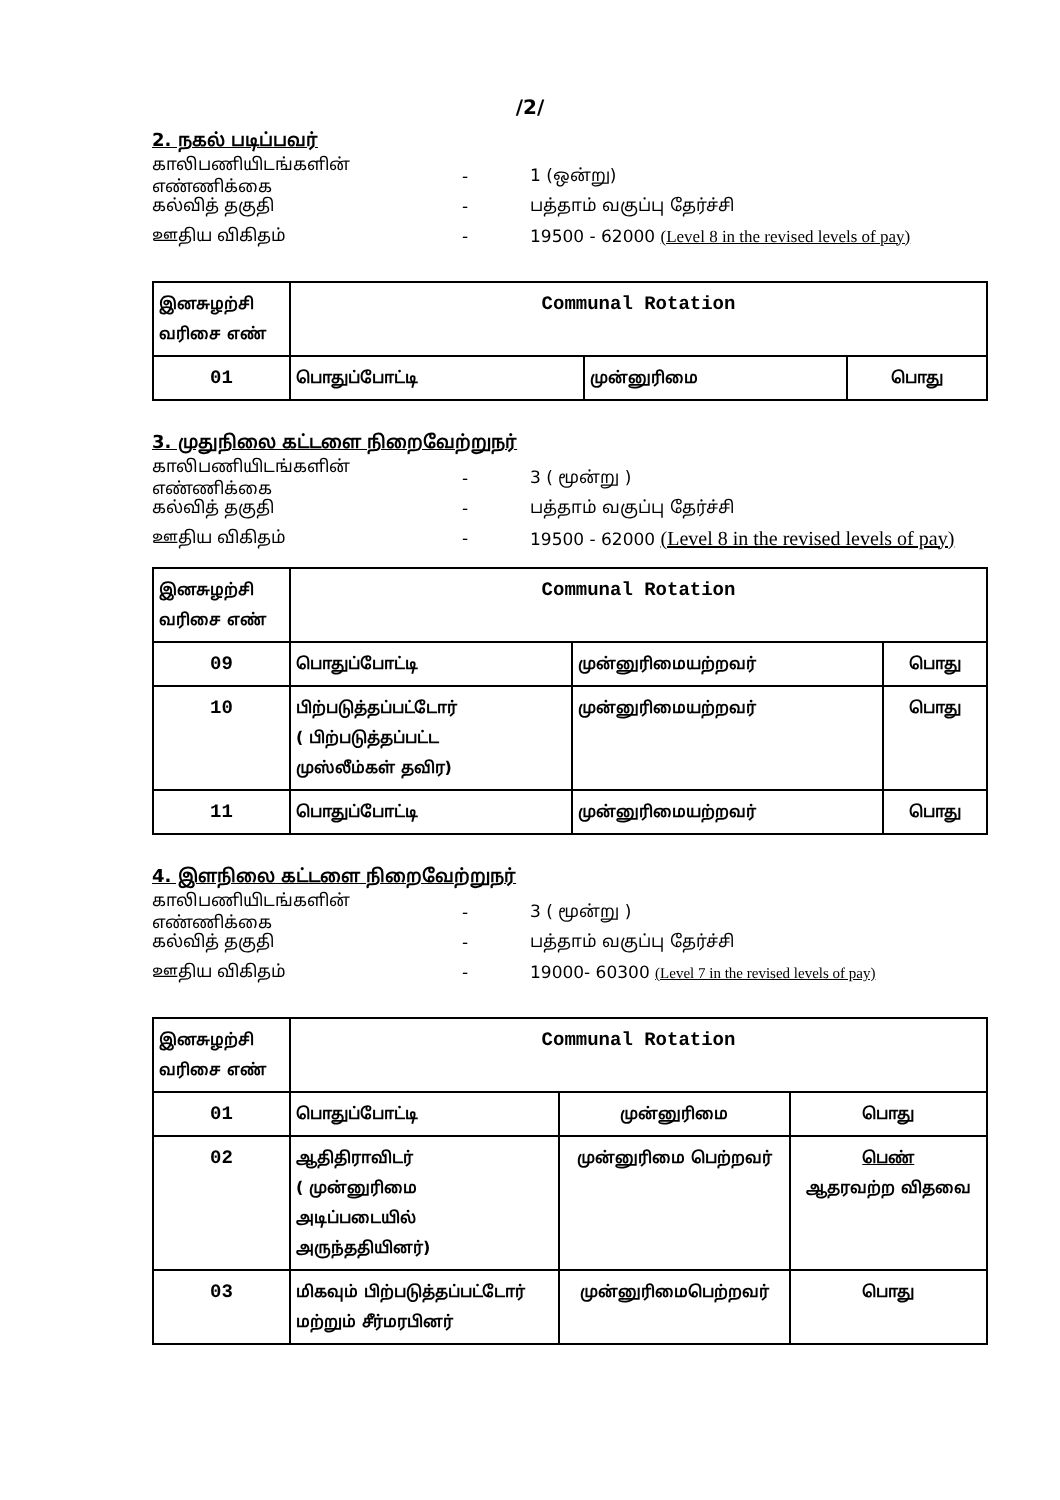/2/
2. நகல் படிப்பவர்
காலிபணியிடங்களின் எண்ணிக்கை - 1 (ஒன்று)
கல்வித் தகுதி - பத்தாம் வகுப்பு தேர்ச்சி
ஊதிய விகிதம் - 19500 - 62000 (Level 8 in the revised levels of pay)
| இனசுழற்சி வரிசை எண் | Communal Rotation | | |
| 01 | பொதுப்போட்டி | முன்னுரிமை | பொது |
3. முதுநிலை கட்டளை நிறைவேற்றுநர்
காலிபணியிடங்களின் எண்ணிக்கை - 3 ( மூன்று )
கல்வித் தகுதி - பத்தாம் வகுப்பு தேர்ச்சி
ஊதிய விகிதம் - 19500 - 62000 (Level 8 in the revised levels of pay)
| இனசுழற்சி வரிசை எண் | Communal Rotation | | |
| 09 | பொதுப்போட்டி | முன்னுரிமையற்றவர் | பொது |
| 10 | பிற்படுத்தப்பட்டோர் ( பிற்படுத்தப்பட்ட முஸ்லீம்கள் தவிர) | முன்னுரிமையற்றவர் | பொது |
| 11 | பொதுப்போட்டி | முன்னுரிமையற்றவர் | பொது |
4. இளநிலை கட்டளை நிறைவேற்றுநர்
காலிபணியிடங்களின் எண்ணிக்கை - 3 ( மூன்று )
கல்வித் தகுதி - பத்தாம் வகுப்பு தேர்ச்சி
ஊதிய விகிதம் - 19000- 60300 (Level 7 in the revised levels of pay)
| இனசுழற்சி வரிசை எண் | Communal Rotation | | |
| 01 | பொதுப்போட்டி | முன்னுரிமை | பொது |
| 02 | ஆதிதிராவிடர் ( முன்னுரிமை அடிப்படையில் அருந்ததியினர்) | முன்னுரிமை பெற்றவர் | பெண் ஆதரவற்ற விதவை |
| 03 | மிகவும் பிற்படுத்தப்பட்டோர் மற்றும் சீர்மரபினர் | முன்னுரிமைபெற்றவர் | பொது |